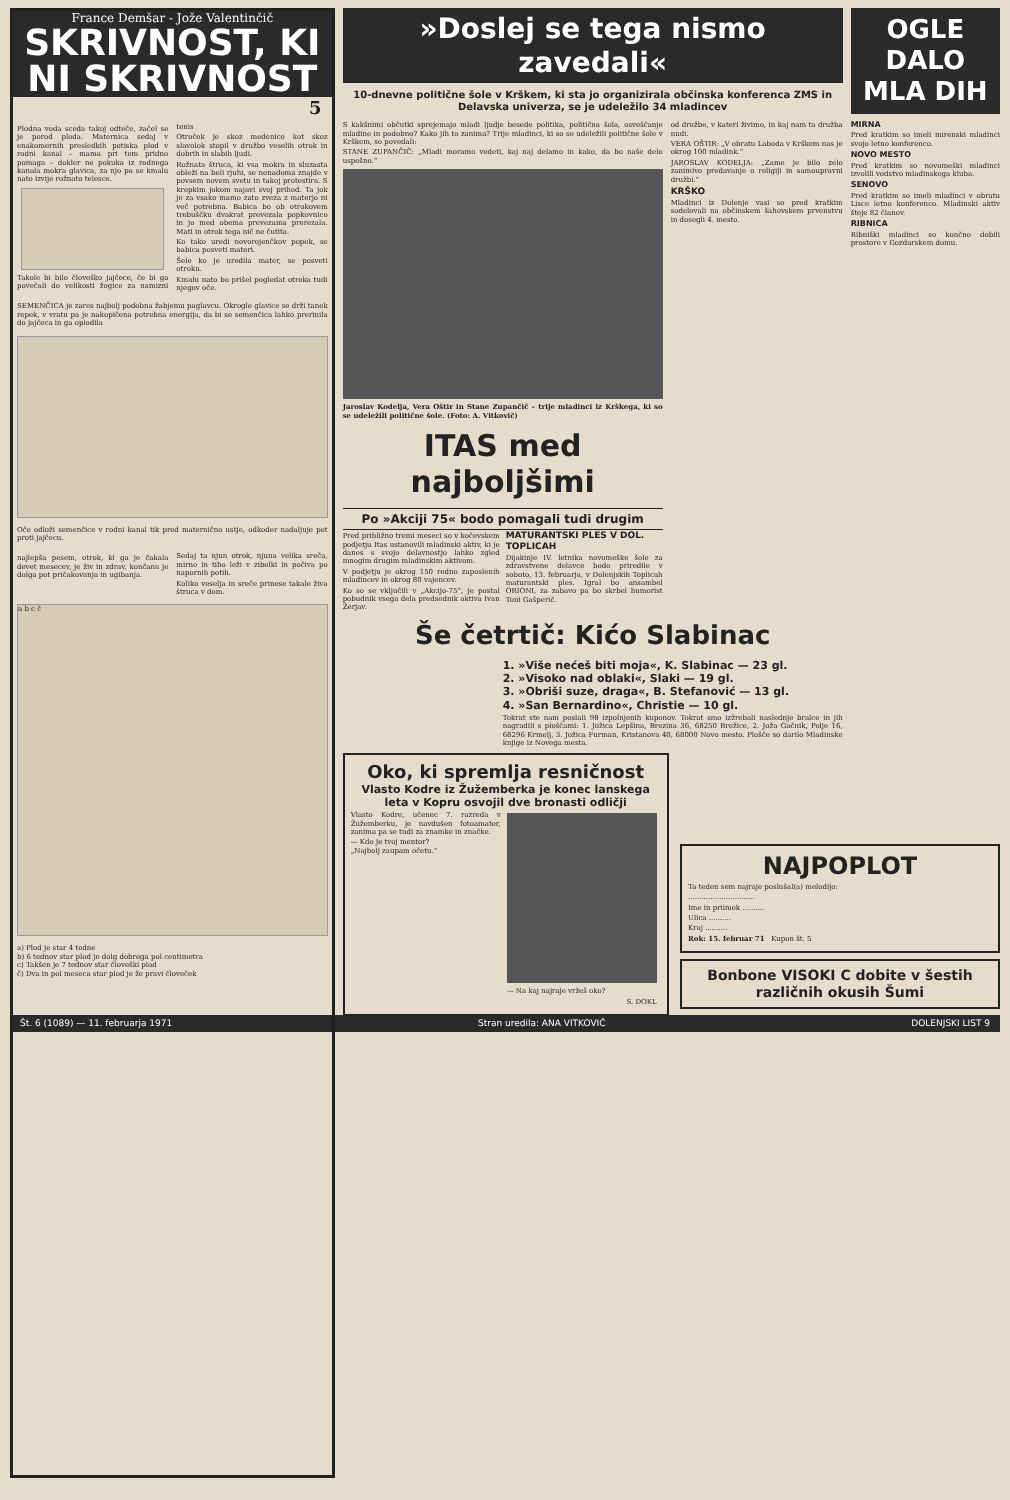France Demšar - Jože Valentinčič
SKRIVNOST, KI NI SKRIVNOST
5
Plodna voda sceda takoj odteče, začel se je porod ploda. Maternica sedaj v enakomernih presledkih potiska plod v rodni kanal – mama pri tem pridno pomaga – dokler ne pokuka iz rodnega kanala mokra glavica, za njo pa se kmalu nato izvije rožnato telesce.
Takole bi bilo človeško jajčece, če bi ga povečali do velikosti žogice za namizni tenis
Otroček je skoz medenico kot skoz slavolok stopil v družbo veselih otrok in dobrih in slabih ljudi.
Rožnata štruca, ki vsa mokra in sluzasta obleži na beli rjuhi, se nenadoma znajde v povsem novem svetu in takoj protestira. S krepkim jokom najavi svoj prihod. Ta jok je za vsako mamo zato zveza z materjo ni več potrebna. Babica bo ob otrokovem trebuščku dvakrat prevezala popkovnico in jo med obema prevezama prerezala. Mati in otrok tega nič ne čutita.
Ko tako uredi novorojenčkov popek, se babica posveti materi.
Šele ko je uredila mater, se posveti otroku.
Kmalu nato bo prišel pogledat otroka tudi njegov oče.
SEMENČICA je zares najbolj podobna žabjemu paglavcu. Okrogle glavice se drži tanek repek, v vratu pa je nakopičena potrebna energija, da bi se semenčica lahko prerinila do jajčeca in ga oplodila
Oče odloži semenčice v rodni kanal tik pred maternično ustje, odkoder nadaljuje pot proti jajčecu.
najlepša pesem, otrok, ki ga je čakala devet mesecev, je živ in zdrav, končana je dolga pot pričakovanja in ugibanja.
Sedaj ta njun otrok, njuna velika sreča, mirno in tiho leži v zibelki in počiva po napornih potih.
Koliko veselja in sreče prinese takale živa štruca v dom.
a b c č
a) Plod je star 4 tedne
b) 6 tednov star plod je dolg dobrega pol centimetra
c) Takšen je 7 tednov star človeški plod
č) Dva in pol meseca star plod je že pravi človeček
»Doslej se tega nismo zavedali«
10-dnevne politične šole v Krškem, ki sta jo organizirala občinska konferenca ZMS in Delavska univerza, se je udeležilo 34 mladincev
S kakšnimi občutki sprejemajo mladi ljudje besede politika, politična šola, osveščanje mladine in podobno? Kako jih to zanima? Trije mladinci, ki so se udeležili politične šole v Krškem, so povedali:
STANE ZUPANČIČ: „Mladi moramo vedeti, kaj naj delamo in kako, da bo naše delo uspešno.“
Jaroslav Kodelja, Vera Oštir in Stane Zupančič – trije mladinci iz Krškega, ki so se udeležili politične šole. (Foto: A. Vitkovič)
ITAS med najboljšimi
Po »Akciji 75« bodo pomagali tudi drugim
Pred približno tremi meseci so v kočevskem podjetju Itas ustanovili mladinski aktiv, ki je danes s svojo delavnostjo lahko zgled mnogim drugim mladinskim aktivom.
V podjetju je okrog 150 redno zaposlenih mladincev in okrog 80 vajencev.
Ko so se vključili v „Akcijo-75“, je postal pobudnik vsega dela predsednik aktiva Ivan Žerjav.
MATURANTSKI PLES V DOL. TOPLICAH
Dijakinje IV. letnika novomeške šole za zdravstvene delavce bodo priredile v soboto, 13. februarja, v Dolenjskih Toplicah maturantski ples. Igral bo ansambel ORIONI, za zabavo pa bo skrbel humorist Toni Gašperič.
od družbe, v kateri živimo, in kaj nam ta družba nudi.
VERA OŠTIR: „V obratu Laboda v Krškem nas je okrog 100 mladink.“
JAROSLAV KODELJA: „Zame je bilo zelo zanimivo predavanje o religiji in samoupravni družbi.“
KRŠKO
Mladinci iz Dolenje vasi so pred kratkim sodelovali na občinskem šahovskem prvenstvu in dosegli 4. mesto.
Še četrtič: Kićo Slabinac
1. »Više nećeš biti moja«, K. Slabinac — 23 gl.
2. »Visoko nad oblaki«, Slaki — 19 gl.
3. »Obriši suze, draga«, B. Stefanović — 13 gl.
4. »San Bernardino«, Christie — 10 gl.
Tokrat ste nam poslali 98 izpolnjenih kuponov. Tokrat smo izžrebali naslednje bralce in jih nagradili s ploščami: 1. Jožica Lepšina, Brezina 36, 68250 Brežice, 2. Joža Gačnik, Polje 16, 68296 Krmelj, 3. Jožica Furman, Kristanova 40, 68000 Novo mesto. Plošče so darilo Mladinske knjige iz Novega mesta.
Oko, ki spremlja resničnost
Vlasto Kodre iz Žužemberka je konec lanskega leta v Kopru osvojil dve bronasti odličji
Vlasto Kodre, učenec 7. razreda v Žužemberku, je navdušen fotoamater, zanima pa se tudi za znamke in značke.
— Kdo je tvoj mentor?
„Najbolj zaupam očetu.“
— Na kaj najraje vržeš oko?
S. DOKL
OGLE DALO MLA DIH
MIRNA
Pred kratkim so imeli mirenski mladinci svojo letno konferenco.
NOVO MESTO
Pred kratkim so novomeški mladinci izvolili vodstvo mladinskega kluba.
SENOVO
Pred kratkim so imeli mladinci v obratu Lisce letno konferenco. Mladinski aktiv šteje 82 članov.
RIBNICA
Ribniški mladinci so končno dobili prostore v Gozdarskem domu.
NAJPOPLOT
Ta teden sem najraje poslušal(a) melodijo:
..............................
Ime in priimek ..........
Ulica ..........
Kraj ..........
Rok: 15. februar 71 Kupon št. 5
Bonbone VISOKI C dobite v šestih različnih okusih Šumi
Št. 6 (1089) — 11. februarja 1971 Stran uredila: ANA VITKOVIČ DOLENJSKI LIST 9